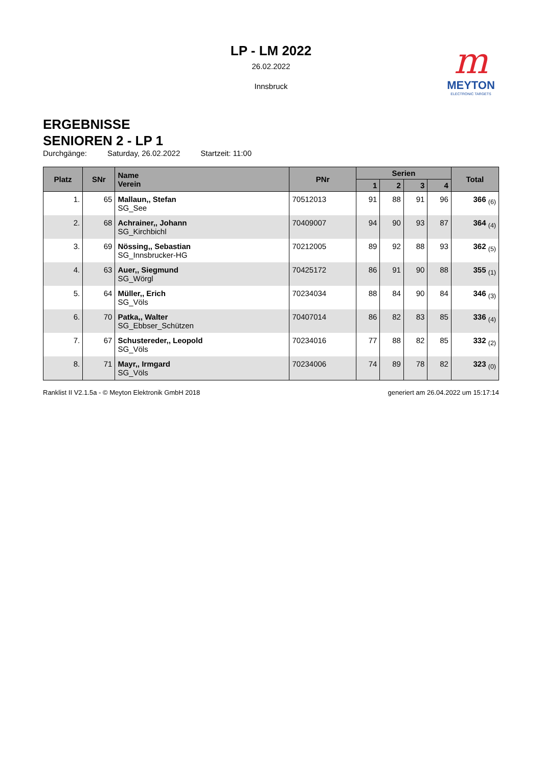LP - LM 2022
26.02.2022
Innsbruck
m
MEYTON
ELECTRONIC TARGETS
ERGEBNISSE
SENIOREN 2 - LP 1
Durchgänge: Saturday, 26.02.2022 Startzeit: 11:00
| Platz | SNr | Name Verein | PNr | Serien | | | | Total |
| --- | --- | --- | --- | --- | --- | --- | --- | --- |
| | | | | 1 | 2 | 3 | 4 | |
| 1. | 65 | Mallaun,, Stefan SG_See | 70512013 | 91 | 88 | 91 | 96 | 366 <sub>(6)</sub> |
| 2. | 68 | Achrainer,, Johann SG_Kirchbichl | 70409007 | 94 | 90 | 93 | 87 | 364 <sub>(4)</sub> |
| 3. | 69 | Nössing,, Sebastian SG_Innsbrucker-HG | 70212005 | 89 | 92 | 88 | 93 | 362 <sub>(5)</sub> |
| 4. | 63 | Auer,, Siegmund SG_Wörgl | 70425172 | 86 | 91 | 90 | 88 | 355 <sub>(1)</sub> |
| 5. | 64 | Müller,, Erich SG_Völs | 70234034 | 88 | 84 | 90 | 84 | 346 <sub>(3)</sub> |
| 6. | 70 | Patka,, Walter SG_Ebbser_Schützen | 70407014 | 86 | 82 | 83 | 85 | 336 <sub>(4)</sub> |
| 7. | 67 | Schustereder,, Leopold SG_Völs | 70234016 | 77 | 88 | 82 | 85 | 332 <sub>(2)</sub> |
| 8. | 71 | Mayr,, Irmgard SG_Völs | 70234006 | 74 | 89 | 78 | 82 | 323 <sub>(0)</sub> |
Ranklist II V2.1.5a - © Meyton Elektronik GmbH 2018 generiert am 26.04.2022 um 15:17:14